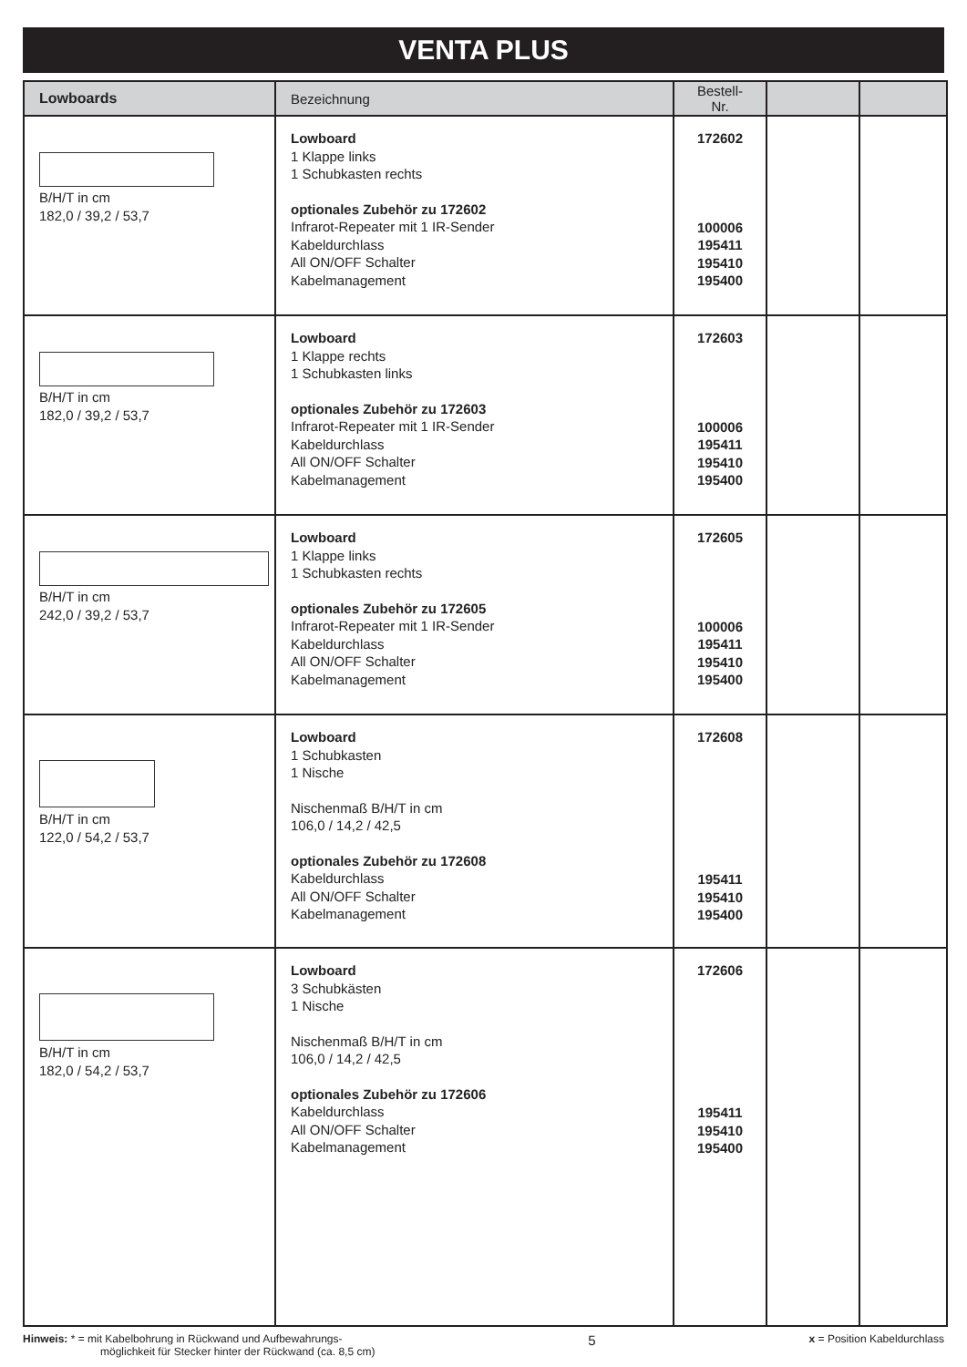VENTA PLUS
| Lowboards | Bezeichnung | Bestell-Nr. | | |
| --- | --- | --- | --- | --- |
| B/H/T in cm 182,0 / 39,2 / 53,7 | Lowboard 1 Klappe links 1 Schubkasten rechts optionales Zubehör zu 172602 Infrarot-Repeater mit 1 IR-Sender Kabeldurchlass All ON/OFF Schalter Kabelmanagement | 172602 100006 195411 195410 195400 | | |
| B/H/T in cm 182,0 / 39,2 / 53,7 | Lowboard 1 Klappe rechts 1 Schubkasten links optionales Zubehör zu 172603 Infrarot-Repeater mit 1 IR-Sender Kabeldurchlass All ON/OFF Schalter Kabelmanagement | 172603 100006 195411 195410 195400 | | |
| B/H/T in cm 242,0 / 39,2 / 53,7 | Lowboard 1 Klappe links 1 Schubkasten rechts optionales Zubehör zu 172605 Infrarot-Repeater mit 1 IR-Sender Kabeldurchlass All ON/OFF Schalter Kabelmanagement | 172605 100006 195411 195410 195400 | | |
| B/H/T in cm 122,0 / 54,2 / 53,7 | Lowboard 1 Schubkasten 1 Nische Nischenmaß B/H/T in cm 106,0 / 14,2 / 42,5 optionales Zubehör zu 172608 Kabeldurchlass All ON/OFF Schalter Kabelmanagement | 172608 195411 195410 195400 | | |
| B/H/T in cm 182,0 / 54,2 / 53,7 | Lowboard 3 Schubkästen 1 Nische Nischenmaß B/H/T in cm 106,0 / 14,2 / 42,5 optionales Zubehör zu 172606 Kabeldurchlass All ON/OFF Schalter Kabelmanagement | 172606 195411 195410 195400 | | |
Hinweis: * = mit Kabelbohrung in Rückwand und Aufbewahrungs-
möglichkeit für Stecker hinter der Rückwand (ca. 8,5 cm)
5
x = Position Kabeldurchlass